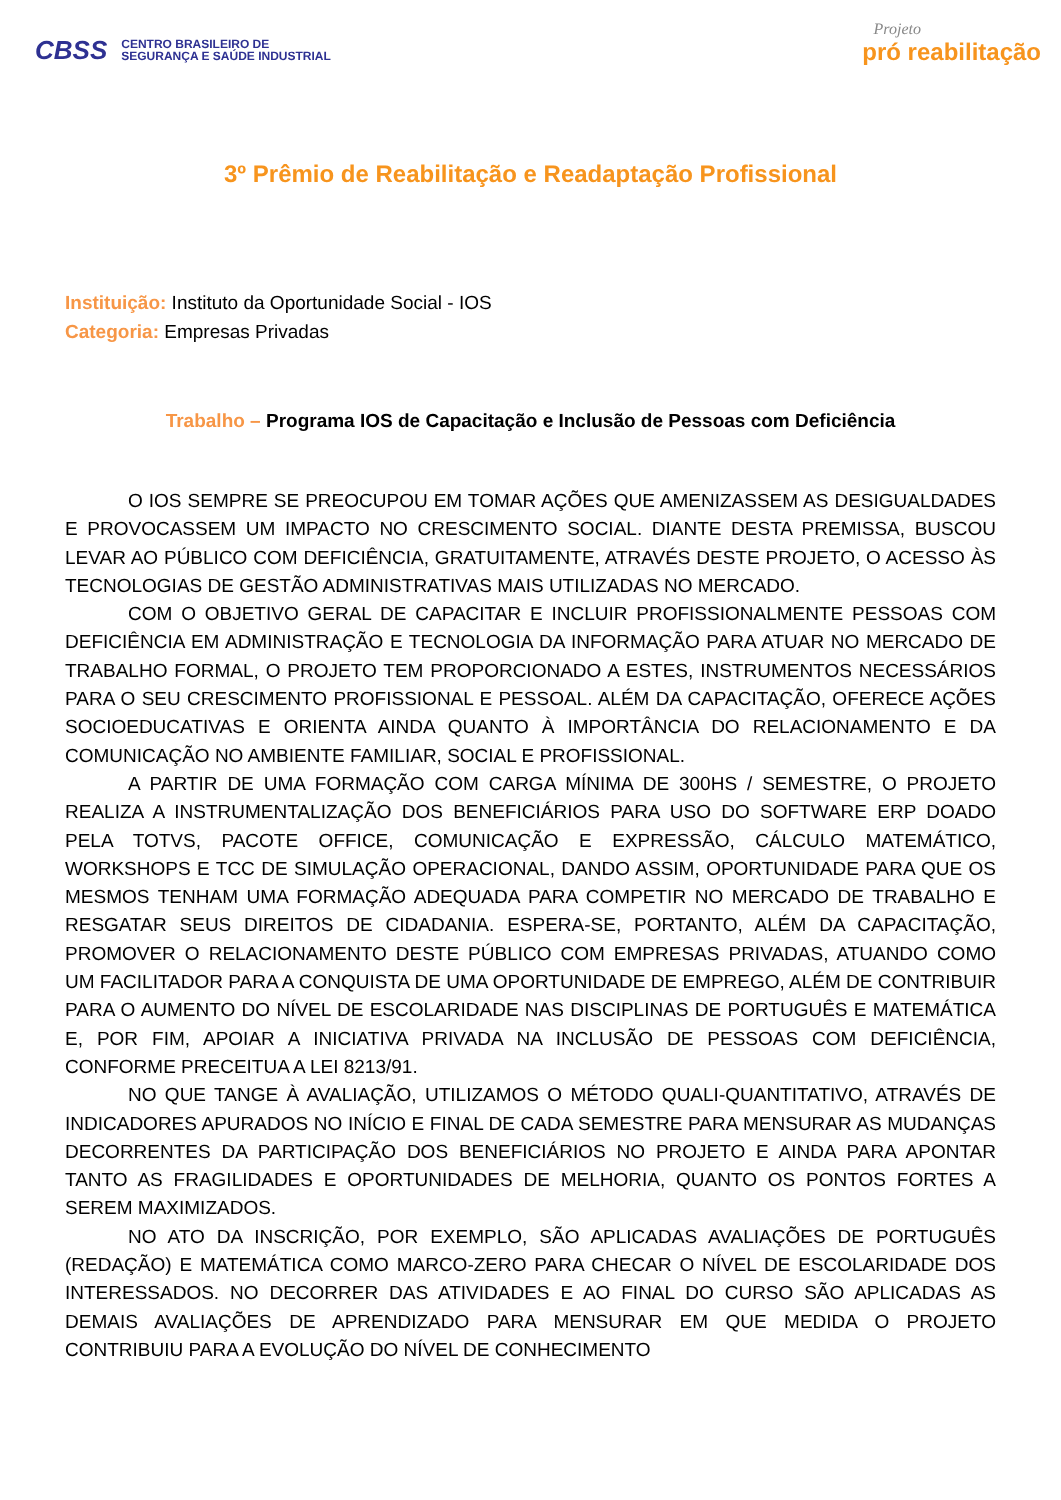CBSS CENTRO BRASILEIRO DE
SEGURANÇA E SAÚDE INDUSTRIAL
Projeto
pró reabilitação
3º Prêmio de Reabilitação e Readaptação Profissional
Instituição: Instituto da Oportunidade Social - IOS
Categoria: Empresas Privadas
Trabalho – Programa IOS de Capacitação e Inclusão de Pessoas com Deficiência
O IOS SEMPRE SE PREOCUPOU EM TOMAR AÇÕES QUE AMENIZASSEM AS DESIGUALDADES E PROVOCASSEM UM IMPACTO NO CRESCIMENTO SOCIAL. DIANTE DESTA PREMISSA, BUSCOU LEVAR AO PÚBLICO COM DEFICIÊNCIA, GRATUITAMENTE, ATRAVÉS DESTE PROJETO, O ACESSO ÀS TECNOLOGIAS DE GESTÃO ADMINISTRATIVAS MAIS UTILIZADAS NO MERCADO.
COM O OBJETIVO GERAL DE CAPACITAR E INCLUIR PROFISSIONALMENTE PESSOAS COM DEFICIÊNCIA EM ADMINISTRAÇÃO E TECNOLOGIA DA INFORMAÇÃO PARA ATUAR NO MERCADO DE TRABALHO FORMAL, O PROJETO TEM PROPORCIONADO A ESTES, INSTRUMENTOS NECESSÁRIOS PARA O SEU CRESCIMENTO PROFISSIONAL E PESSOAL. ALÉM DA CAPACITAÇÃO, OFERECE AÇÕES SOCIOEDUCATIVAS E ORIENTA AINDA QUANTO À IMPORTÂNCIA DO RELACIONAMENTO E DA COMUNICAÇÃO NO AMBIENTE FAMILIAR, SOCIAL E PROFISSIONAL.
A PARTIR DE UMA FORMAÇÃO COM CARGA MÍNIMA DE 300HS / SEMESTRE, O PROJETO REALIZA A INSTRUMENTALIZAÇÃO DOS BENEFICIÁRIOS PARA USO DO SOFTWARE ERP DOADO PELA TOTVS, PACOTE OFFICE, COMUNICAÇÃO E EXPRESSÃO, CÁLCULO MATEMÁTICO, WORKSHOPS E TCC DE SIMULAÇÃO OPERACIONAL, DANDO ASSIM, OPORTUNIDADE PARA QUE OS MESMOS TENHAM UMA FORMAÇÃO ADEQUADA PARA COMPETIR NO MERCADO DE TRABALHO E RESGATAR SEUS DIREITOS DE CIDADANIA. ESPERA-SE, PORTANTO, ALÉM DA CAPACITAÇÃO, PROMOVER O RELACIONAMENTO DESTE PÚBLICO COM EMPRESAS PRIVADAS, ATUANDO COMO UM FACILITADOR PARA A CONQUISTA DE UMA OPORTUNIDADE DE EMPREGO, ALÉM DE CONTRIBUIR PARA O AUMENTO DO NÍVEL DE ESCOLARIDADE NAS DISCIPLINAS DE PORTUGUÊS E MATEMÁTICA E, POR FIM, APOIAR A INICIATIVA PRIVADA NA INCLUSÃO DE PESSOAS COM DEFICIÊNCIA, CONFORME PRECEITUA A LEI 8213/91.
NO QUE TANGE À AVALIAÇÃO, UTILIZAMOS O MÉTODO QUALI-QUANTITATIVO, ATRAVÉS DE INDICADORES APURADOS NO INÍCIO E FINAL DE CADA SEMESTRE PARA MENSURAR AS MUDANÇAS DECORRENTES DA PARTICIPAÇÃO DOS BENEFICIÁRIOS NO PROJETO E AINDA PARA APONTAR TANTO AS FRAGILIDADES E OPORTUNIDADES DE MELHORIA, QUANTO OS PONTOS FORTES A SEREM MAXIMIZADOS.
NO ATO DA INSCRIÇÃO, POR EXEMPLO, SÃO APLICADAS AVALIAÇÕES DE PORTUGUÊS (REDAÇÃO) E MATEMÁTICA COMO MARCO-ZERO PARA CHECAR O NÍVEL DE ESCOLARIDADE DOS INTERESSADOS. NO DECORRER DAS ATIVIDADES E AO FINAL DO CURSO SÃO APLICADAS AS DEMAIS AVALIAÇÕES DE APRENDIZADO PARA MENSURAR EM QUE MEDIDA O PROJETO CONTRIBUIU PARA A EVOLUÇÃO DO NÍVEL DE CONHECIMENTO